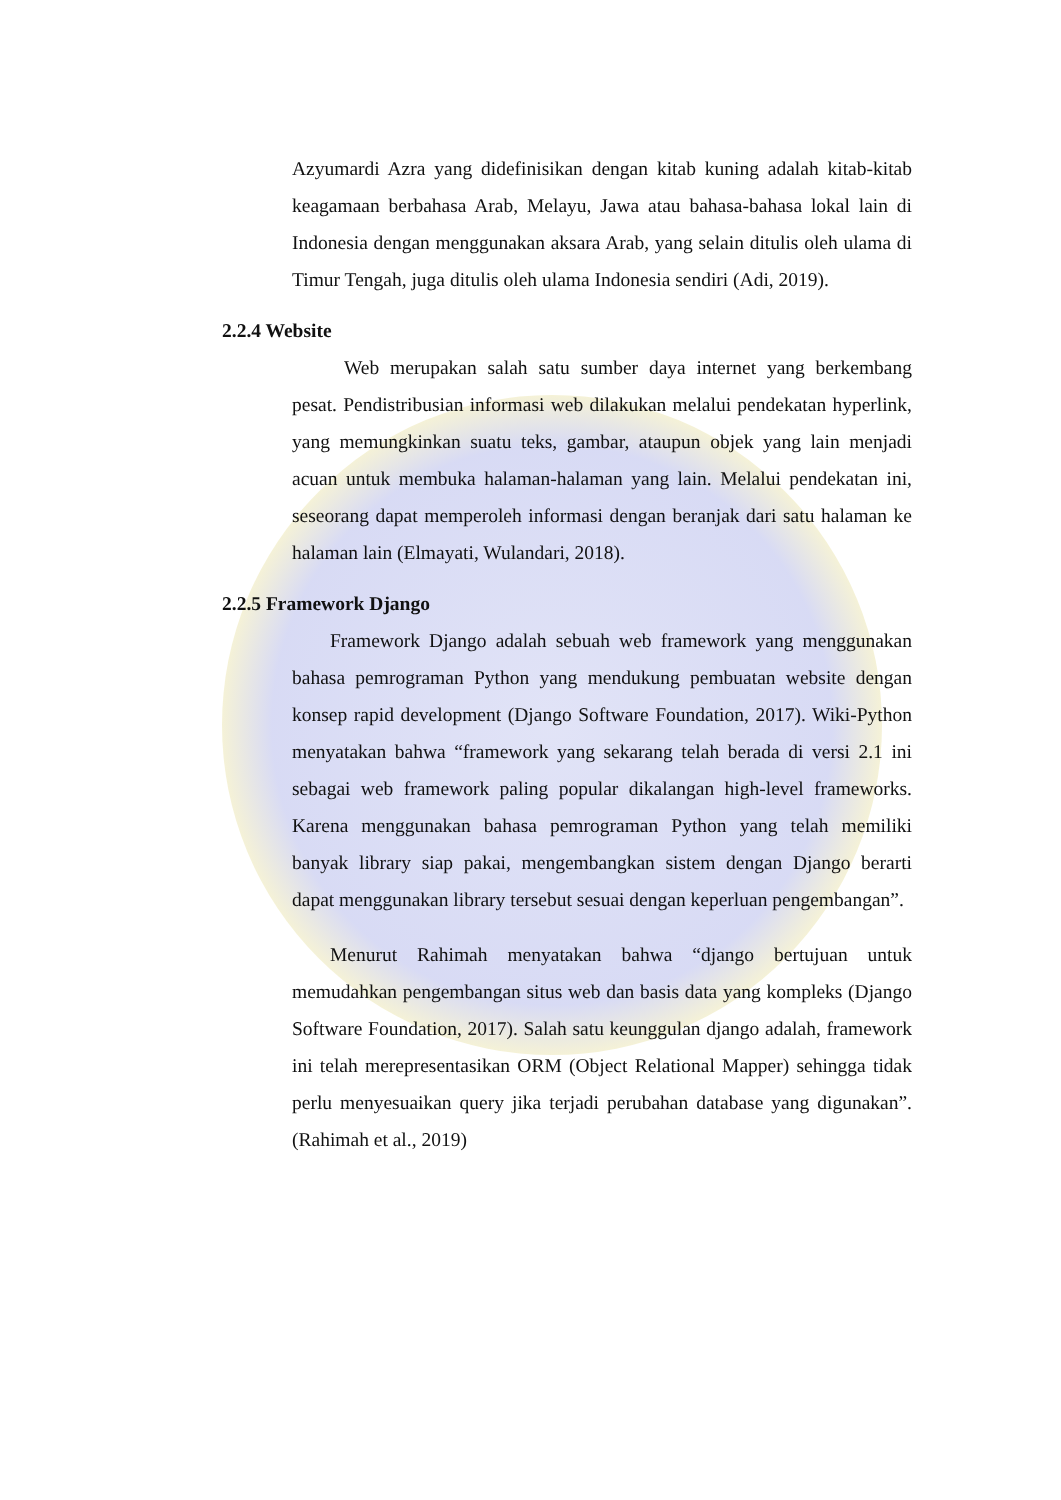Azyumardi Azra yang didefinisikan dengan kitab kuning adalah kitab-kitab keagamaan berbahasa Arab, Melayu, Jawa atau bahasa-bahasa lokal lain di Indonesia dengan menggunakan aksara Arab, yang selain ditulis oleh ulama di Timur Tengah, juga ditulis oleh ulama Indonesia sendiri (Adi, 2019).
2.2.4 Website
Web merupakan salah satu sumber daya internet yang berkembang pesat. Pendistribusian informasi web dilakukan melalui pendekatan hyperlink, yang memungkinkan suatu teks, gambar, ataupun objek yang lain menjadi acuan untuk membuka halaman-halaman yang lain. Melalui pendekatan ini, seseorang dapat memperoleh informasi dengan beranjak dari satu halaman ke halaman lain (Elmayati, Wulandari, 2018).
2.2.5 Framework Django
Framework Django adalah sebuah web framework yang menggunakan bahasa pemrograman Python yang mendukung pembuatan website dengan konsep rapid development (Django Software Foundation, 2017). Wiki-Python menyatakan bahwa “framework yang sekarang telah berada di versi 2.1 ini sebagai web framework paling popular dikalangan high-level frameworks. Karena menggunakan bahasa pemrograman Python yang telah memiliki banyak library siap pakai, mengembangkan sistem dengan Django berarti dapat menggunakan library tersebut sesuai dengan keperluan pengembangan”.
Menurut Rahimah menyatakan bahwa “django bertujuan untuk memudahkan pengembangan situs web dan basis data yang kompleks (Django Software Foundation, 2017). Salah satu keunggulan django adalah, framework ini telah merepresentasikan ORM (Object Relational Mapper) sehingga tidak perlu menyesuaikan query jika terjadi perubahan database yang digunakan”.(Rahimah et al., 2019)